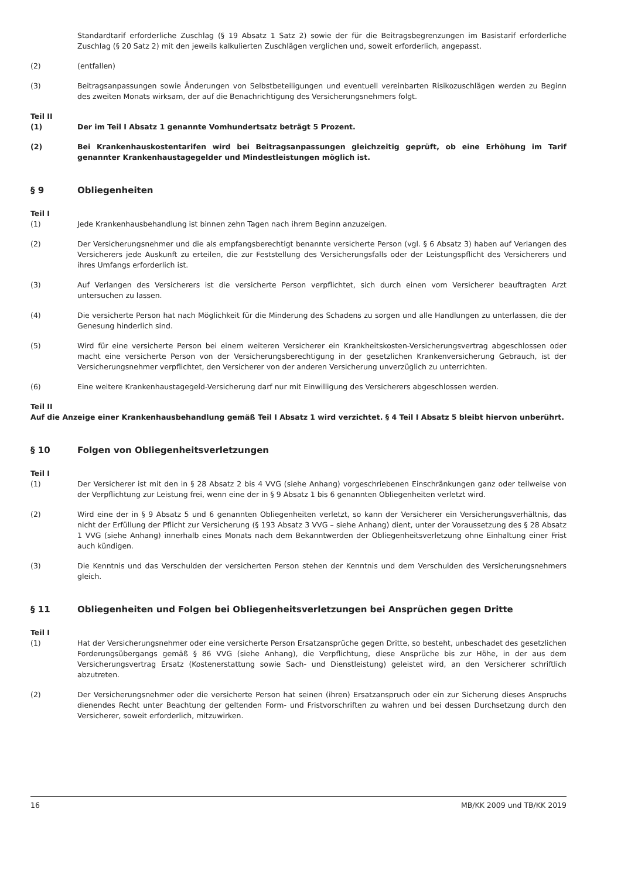Standardtarif erforderliche Zuschlag (§ 19 Absatz 1 Satz 2) sowie der für die Beitragsbegrenzungen im Basistarif erforderliche Zuschlag (§ 20 Satz 2) mit den jeweils kalkulierten Zuschlägen verglichen und, soweit erforderlich, angepasst.
(2) (entfallen)
(3) Beitragsanpassungen sowie Änderungen von Selbstbeteiligungen und eventuell vereinbarten Risikozuschlägen werden zu Beginn des zweiten Monats wirksam, der auf die Benachrichtigung des Versicherungsnehmers folgt.
Teil II
(1) Der im Teil I Absatz 1 genannte Vomhundertsatz beträgt 5 Prozent.
(2) Bei Krankenhauskostentarifen wird bei Beitragsanpassungen gleichzeitig geprüft, ob eine Erhöhung im Tarif genannter Krankenhaustagegelder und Mindestleistungen möglich ist.
§ 9 Obliegenheiten
Teil I
(1) Jede Krankenhausbehandlung ist binnen zehn Tagen nach ihrem Beginn anzuzeigen.
(2) Der Versicherungsnehmer und die als empfangsberechtigt benannte versicherte Person (vgl. § 6 Absatz 3) haben auf Verlangen des Versicherers jede Auskunft zu erteilen, die zur Feststellung des Versicherungsfalls oder der Leistungspflicht des Versicherers und ihres Umfangs erforderlich ist.
(3) Auf Verlangen des Versicherers ist die versicherte Person verpflichtet, sich durch einen vom Versicherer beauftragten Arzt untersuchen zu lassen.
(4) Die versicherte Person hat nach Möglichkeit für die Minderung des Schadens zu sorgen und alle Handlungen zu unterlassen, die der Genesung hinderlich sind.
(5) Wird für eine versicherte Person bei einem weiteren Versicherer ein Krankheitskosten-Versicherungsvertrag abgeschlossen oder macht eine versicherte Person von der Versicherungsberechtigung in der gesetzlichen Krankenversicherung Gebrauch, ist der Versicherungsnehmer verpflichtet, den Versicherer von der anderen Versicherung unverzüglich zu unterrichten.
(6) Eine weitere Krankenhaustagegeld-Versicherung darf nur mit Einwilligung des Versicherers abgeschlossen werden.
Teil II
Auf die Anzeige einer Krankenhausbehandlung gemäß Teil I Absatz 1 wird verzichtet. § 4 Teil I Absatz 5 bleibt hiervon unberührt.
§ 10 Folgen von Obliegenheitsverletzungen
Teil I
(1) Der Versicherer ist mit den in § 28 Absatz 2 bis 4 VVG (siehe Anhang) vorgeschriebenen Einschränkungen ganz oder teilweise von der Verpflichtung zur Leistung frei, wenn eine der in § 9 Absatz 1 bis 6 genannten Obliegenheiten verletzt wird.
(2) Wird eine der in § 9 Absatz 5 und 6 genannten Obliegenheiten verletzt, so kann der Versicherer ein Versicherungsverhältnis, das nicht der Erfüllung der Pflicht zur Versicherung (§ 193 Absatz 3 VVG – siehe Anhang) dient, unter der Voraussetzung des § 28 Absatz 1 VVG (siehe Anhang) innerhalb eines Monats nach dem Bekanntwerden der Obliegenheitsverletzung ohne Einhaltung einer Frist auch kündigen.
(3) Die Kenntnis und das Verschulden der versicherten Person stehen der Kenntnis und dem Verschulden des Versicherungsnehmers gleich.
§ 11 Obliegenheiten und Folgen bei Obliegenheitsverletzungen bei Ansprüchen gegen Dritte
Teil I
(1) Hat der Versicherungsnehmer oder eine versicherte Person Ersatzansprüche gegen Dritte, so besteht, unbeschadet des gesetzlichen Forderungsübergangs gemäß § 86 VVG (siehe Anhang), die Verpflichtung, diese Ansprüche bis zur Höhe, in der aus dem Versicherungsvertrag Ersatz (Kostenerstattung sowie Sach- und Dienstleistung) geleistet wird, an den Versicherer schriftlich abzutreten.
(2) Der Versicherungsnehmer oder die versicherte Person hat seinen (ihren) Ersatzanspruch oder ein zur Sicherung dieses Anspruchs dienendes Recht unter Beachtung der geltenden Form- und Fristvorschriften zu wahren und bei dessen Durchsetzung durch den Versicherer, soweit erforderlich, mitzuwirken.
16 MB/KK 2009 und TB/KK 2019